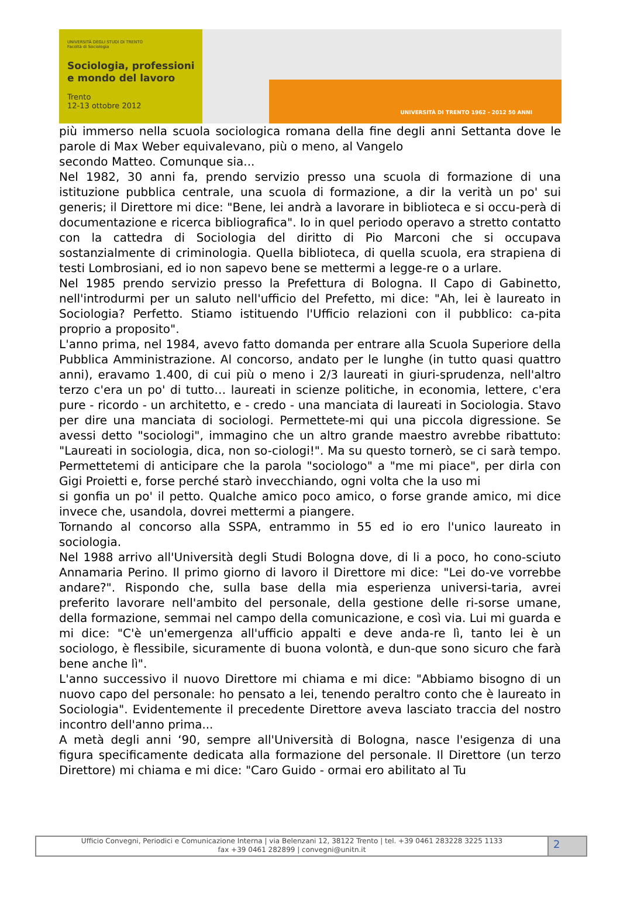UNIVERSITÀ DEGLI STUDI DI TRENTO
Facoltà di Sociologia
Sociologia, professioni
e mondo del lavoro
Trento
12-13 ottobre 2012
UNIVERSITÀ DI TRENTO 1962 - 2012 50 ANNI
più immerso nella scuola sociologica romana della fine degli anni Settanta dove le parole di Max Weber equivalevano, più o meno, al Vangelo
secondo Matteo. Comunque sia...
Nel 1982, 30 anni fa, prendo servizio presso una scuola di formazione di una istituzione pubblica centrale, una scuola di formazione, a dir la verità un po' sui generis; il Direttore mi dice: "Bene, lei andrà a lavorare in biblioteca e si occu-perà di documentazione e ricerca bibliografica". Io in quel periodo operavo a stretto contatto con la cattedra di Sociologia del diritto di Pio Marconi che si occupava sostanzialmente di criminologia. Quella biblioteca, di quella scuola, era strapiena di testi Lombrosiani, ed io non sapevo bene se mettermi a legge-re o a urlare.
Nel 1985 prendo servizio presso la Prefettura di Bologna. Il Capo di Gabinetto, nell'introdurmi per un saluto nell'ufficio del Prefetto, mi dice: "Ah, lei è laureato in Sociologia? Perfetto. Stiamo istituendo l'Ufficio relazioni con il pubblico: ca-pita proprio a proposito".
L'anno prima, nel 1984, avevo fatto domanda per entrare alla Scuola Superiore della Pubblica Amministrazione. Al concorso, andato per le lunghe (in tutto quasi quattro anni), eravamo 1.400, di cui più o meno i 2/3 laureati in giuri-sprudenza, nell'altro terzo c'era un po' di tutto… laureati in scienze politiche, in economia, lettere, c'era pure - ricordo - un architetto, e - credo - una manciata di laureati in Sociologia. Stavo per dire una manciata di sociologi. Permettete-mi qui una piccola digressione. Se avessi detto "sociologi", immagino che un altro grande maestro avrebbe ribattuto: "Laureati in sociologia, dica, non so-ciologi!". Ma su questo tornerò, se ci sarà tempo. Permettetemi di anticipare che la parola "sociologo" a "me mi piace", per dirla con Gigi Proietti e, forse perché starò invecchiando, ogni volta che la uso mi
si gonfia un po' il petto. Qualche amico poco amico, o forse grande amico, mi dice invece che, usandola, dovrei mettermi a piangere.
Tornando al concorso alla SSPA, entrammo in 55 ed io ero l'unico laureato in sociologia.
Nel 1988 arrivo all'Università degli Studi Bologna dove, di li a poco, ho cono-sciuto Annamaria Perino. Il primo giorno di lavoro il Direttore mi dice: "Lei do-ve vorrebbe andare?". Rispondo che, sulla base della mia esperienza universi-taria, avrei preferito lavorare nell'ambito del personale, della gestione delle ri-sorse umane, della formazione, semmai nel campo della comunicazione, e così via. Lui mi guarda e mi dice: "C'è un'emergenza all'ufficio appalti e deve anda-re lì, tanto lei è un sociologo, è flessibile, sicuramente di buona volontà, e dun-que sono sicuro che farà bene anche lì".
L'anno successivo il nuovo Direttore mi chiama e mi dice: "Abbiamo bisogno di un nuovo capo del personale: ho pensato a lei, tenendo peraltro conto che è laureato in Sociologia". Evidentemente il precedente Direttore aveva lasciato traccia del nostro incontro dell'anno prima...
A metà degli anni ‘90, sempre all'Università di Bologna, nasce l'esigenza di una figura specificamente dedicata alla formazione del personale. Il Direttore (un terzo Direttore) mi chiama e mi dice: "Caro Guido - ormai ero abilitato al Tu
Ufficio Convegni, Periodici e Comunicazione Interna | via Belenzani 12, 38122 Trento | tel. +39 0461 283228 3225 1133
fax +39 0461 282899 | convegni@unitn.it
2